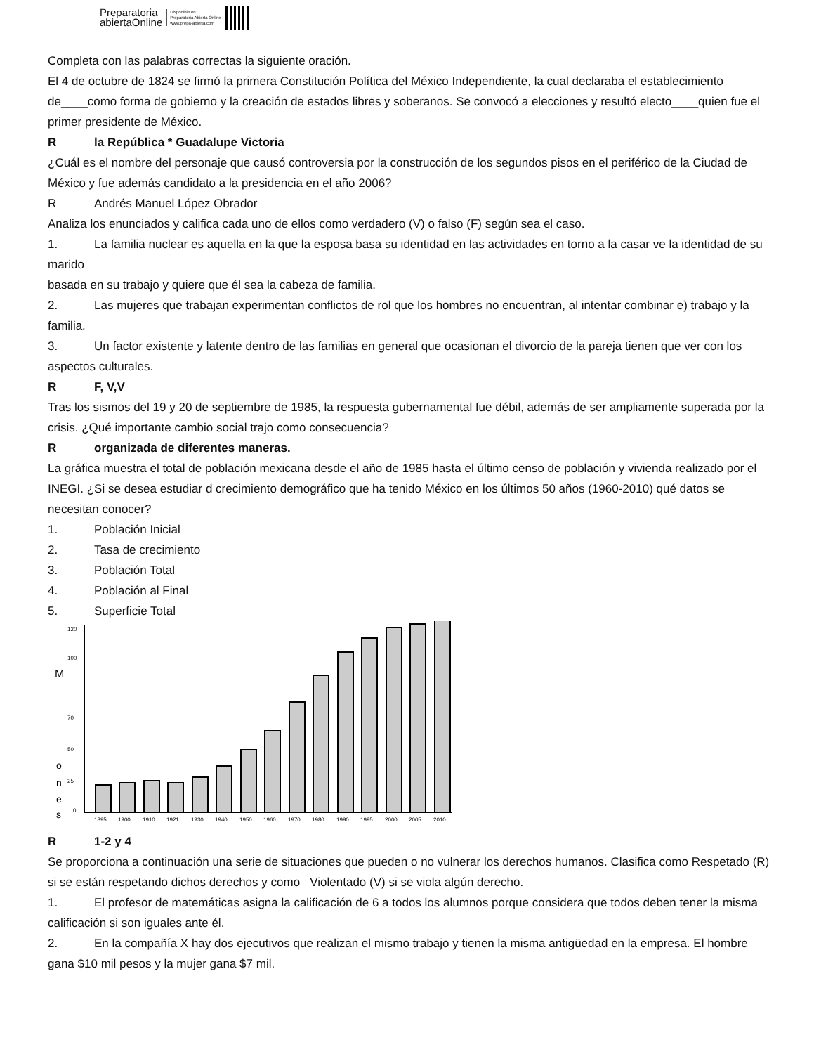Preparatoria
abiertaOnline
Disponible en
Preparatoria Abierta Online
www.prepa-abierta.com
Completa con las palabras correctas la siguiente oración.
El 4 de octubre de 1824 se firmó la primera Constitución Política del México Independiente, la cual declaraba el establecimiento de____como forma de gobierno y la creación de estados libres y soberanos. Se convocó a elecciones y resultó electo____quien fue el primer presidente de México.
Rla República * Guadalupe Victoria
¿Cuál es el nombre del personaje que causó controversia por la construcción de los segundos pisos en el periférico de la Ciudad de México y fue además candidato a la presidencia en el año 2006?
R Andrés Manuel López Obrador
Analiza los enunciados y califica cada uno de ellos como verdadero (V) o falso (F) según sea el caso.
1. La familia nuclear es aquella en la que la esposa basa su identidad en las actividades en torno a la casar ve la identidad de su marido
basada en su trabajo y quiere que él sea la cabeza de familia.
2. Las mujeres que trabajan experimentan conflictos de rol que los hombres no encuentran, al intentar combinar e) trabajo y la familia.
3. Un factor existente y latente dentro de las familias en general que ocasionan el divorcio de la pareja tienen que ver con los aspectos culturales.
R F, V,V
Tras los sismos del 19 y 20 de septiembre de 1985, la respuesta gubernamental fue débil, además de ser ampliamente superada por la crisis. ¿Qué importante cambio social trajo como consecuencia?
Rorganizada de diferentes maneras.
La gráfica muestra el total de población mexicana desde el año de 1985 hasta el último censo de población y vivienda realizado por el INEGI. ¿Si se desea estudiar d crecimiento demográfico que ha tenido México en los últimos 50 años (1960-2010) qué datos se necesitan conocer?
1. Población Inicial
2. Tasa de crecimiento
3. Población Total
4. Población al Final
5. Superficie Total
M
o
n
e
s
120
100
70
50
25
0
1895
1900
1910
1921
1930
1940
1950
1960
1970
1980
1990
1995
2000
2005
2010
R 1-2 y 4
Se proporciona a continuación una serie de situaciones que pueden o no vulnerar los derechos humanos. Clasifica como Respetado (R) si se están respetando dichos derechos y como Violentado (V) si se viola algún derecho.
1. El profesor de matemáticas asigna la calificación de 6 a todos los alumnos porque considera que todos deben tener la misma calificación si son iguales ante él.
2. En la compañía X hay dos ejecutivos que realizan el mismo trabajo y tienen la misma antigüedad en la empresa. El hombre gana $10 mil pesos y la mujer gana $7 mil.